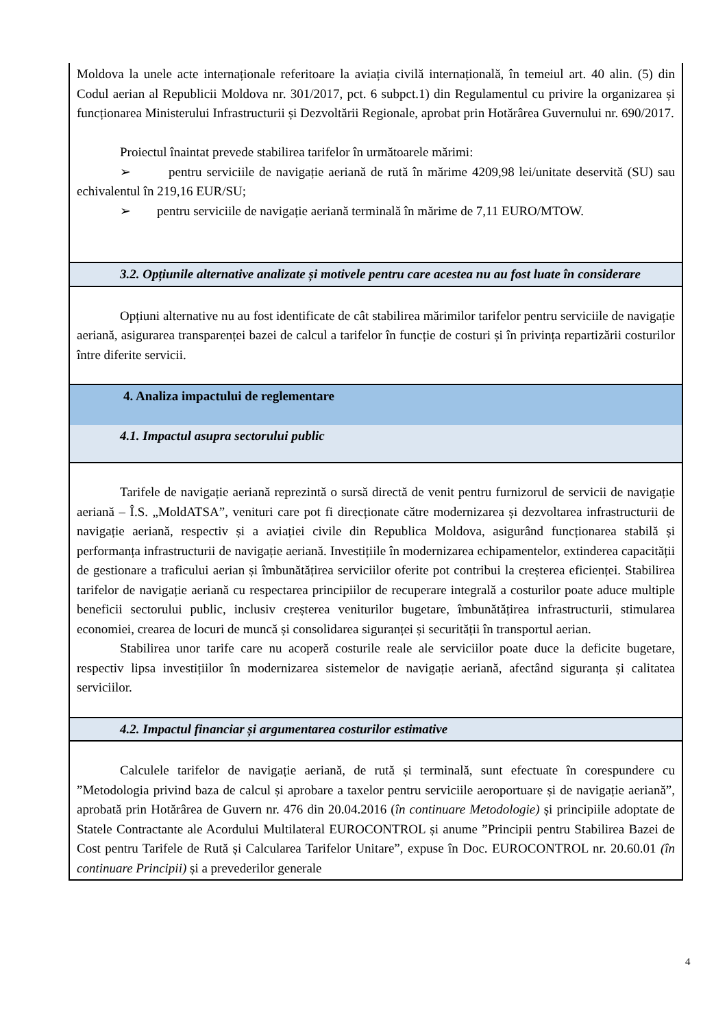| Moldova la unele acte internaționale referitoare la aviația civilă internațională, în temeiul art. 40 alin. (5) din Codul aerian al Republicii Moldova nr. 301/2017, pct. 6 subpct.1) din Regulamentul cu privire la organizarea și funcționarea Ministerului Infrastructurii și Dezvoltării Regionale, aprobat prin Hotărârea Guvernului nr. 690/2017. Proiectul înaintat prevede stabilirea tarifelor în următoarele mărimi: ➢ pentru serviciile de navigație aeriană de rută în mărime 4209,98 lei/unitate deservită (SU) sau echivalentul în 219,16 EUR/SU; ➢ pentru serviciile de navigație aeriană terminală în mărime de 7,11 EURO/MTOW. |
| 3.2. Opțiunile alternative analizate și motivele pentru care acestea nu au fost luate în considerare |
| Opțiuni alternative nu au fost identificate de cât stabilirea mărimilor tarifelor pentru serviciile de navigație aeriană, asigurarea transparenței bazei de calcul a tarifelor în funcție de costuri și în privința repartizării costurilor între diferite servicii. |
| 4. Analiza impactului de reglementare |
| 4.1. Impactul asupra sectorului public |
| Tarifele de navigație aeriană reprezintă o sursă directă de venit pentru furnizorul de servicii de navigație aeriană – Î.S. „MoldATSA”, venituri care pot fi direcționate către modernizarea și dezvoltarea infrastructurii de navigație aeriană, respectiv și a aviației civile din Republica Moldova, asigurând funcționarea stabilă și performanța infrastructurii de navigație aeriană. Investițiile în modernizarea echipamentelor, extinderea capacității de gestionare a traficului aerian și îmbunătățirea serviciilor oferite pot contribui la creșterea eficienței. Stabilirea tarifelor de navigație aeriană cu respectarea principiilor de recuperare integrală a costurilor poate aduce multiple beneficii sectorului public, inclusiv creșterea veniturilor bugetare, îmbunătățirea infrastructurii, stimularea economiei, crearea de locuri de muncă și consolidarea siguranței și securității în transportul aerian. Stabilirea unor tarife care nu acoperă costurile reale ale serviciilor poate duce la deficite bugetare, respectiv lipsa investițiilor în modernizarea sistemelor de navigație aeriană, afectând siguranța și calitatea serviciilor. |
| 4.2. Impactul financiar și argumentarea costurilor estimative |
| Calculele tarifelor de navigație aeriană, de rută și terminală, sunt efectuate în corespundere cu ”Metodologia privind baza de calcul și aprobare a taxelor pentru serviciile aeroportuare și de navigație aeriană”, aprobată prin Hotărârea de Guvern nr. 476 din 20.04.2016 ( în continuare Metodologie) și principiile adoptate de Statele Contractante ale Acordului Multilateral EUROCONTROL și anume ”Principii pentru Stabilirea Bazei de Cost pentru Tarifele de Rută și Calcularea Tarifelor Unitare”, expuse în Doc. EUROCONTROL nr. 20.60.01 (în continuare Principii) și a prevederilor generale |
4